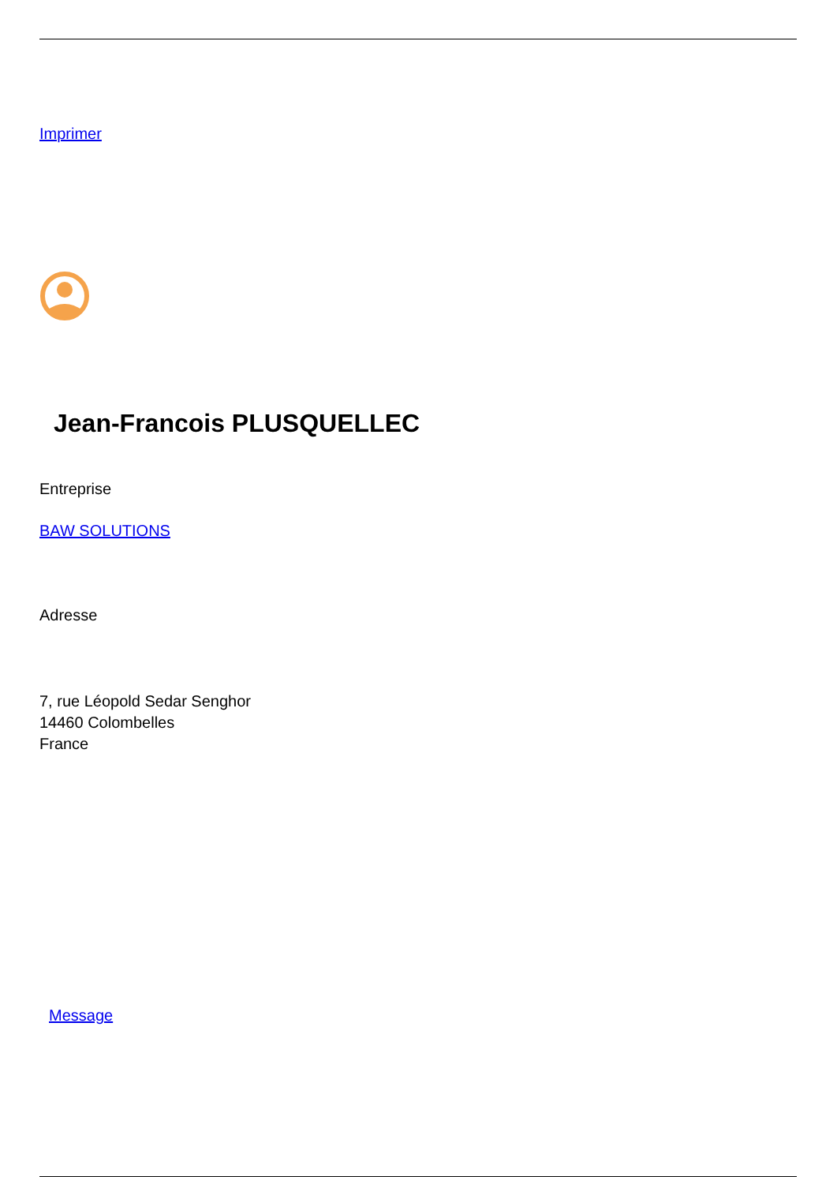Imprimer
Jean-Francois PLUSQUELLEC
Entreprise
BAW SOLUTIONS
Adresse
7, rue Léopold Sedar Senghor
14460 Colombelles
France
Message